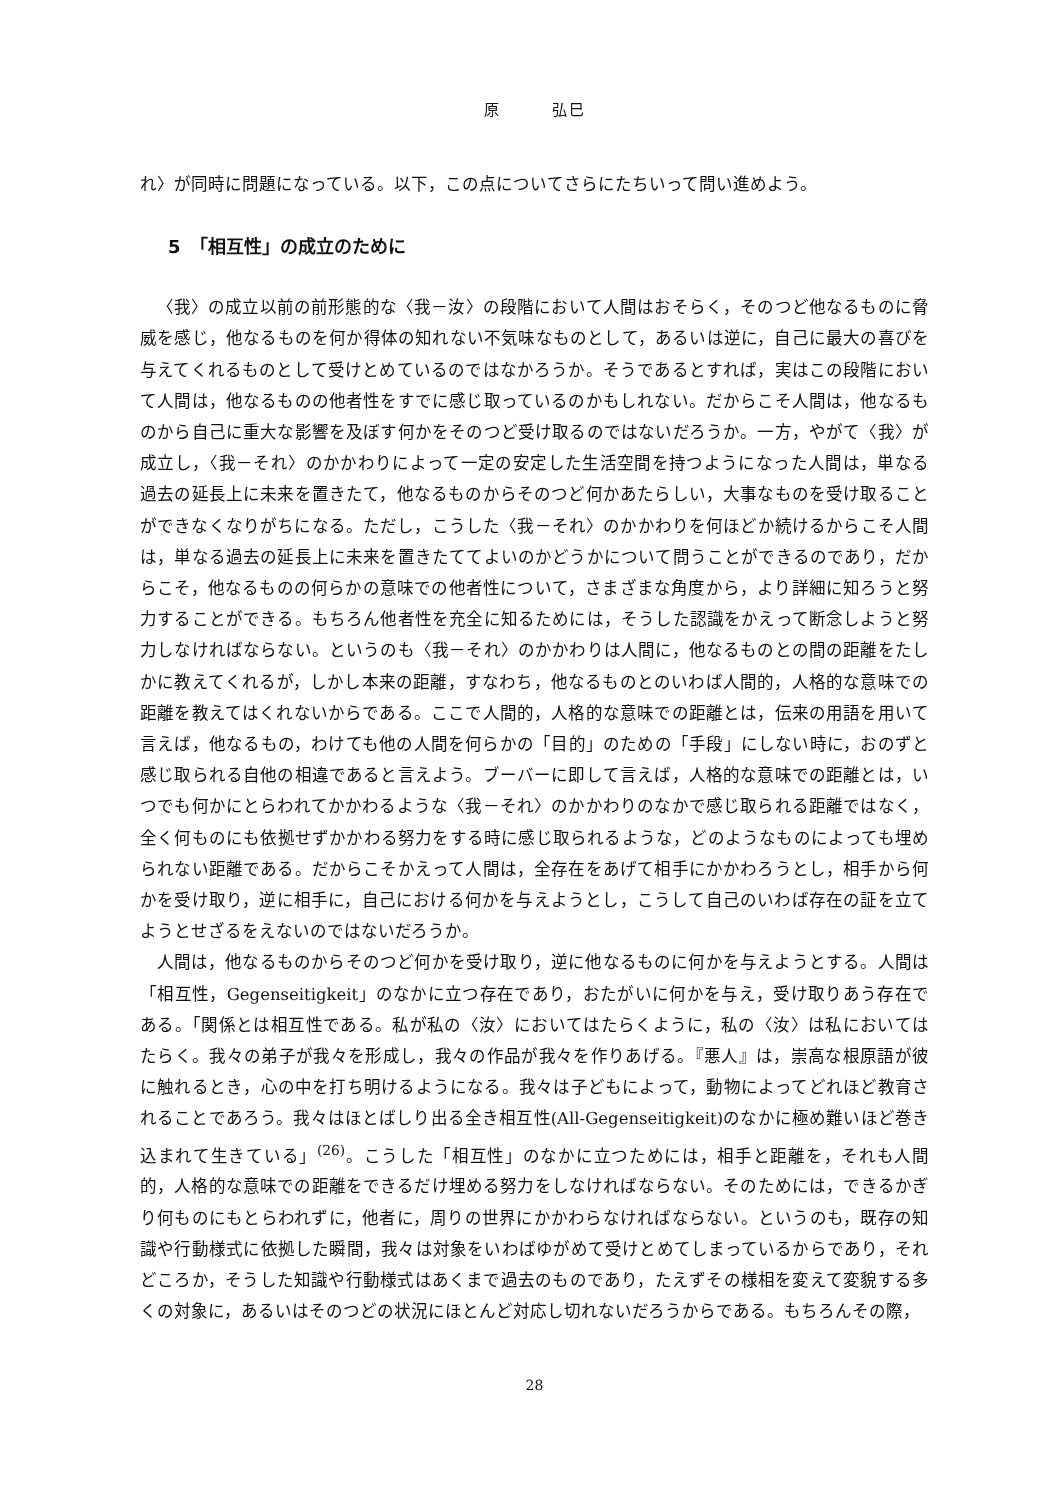原　　　弘巳
れ〉が同時に問題になっている。以下，この点についてさらにたちいって問い進めよう。
5　「相互性」の成立のために
〈我〉の成立以前の前形態的な〈我－汝〉の段階において人間はおそらく，そのつど他なるものに脅威を感じ，他なるものを何か得体の知れない不気味なものとして，あるいは逆に，自己に最大の喜びを与えてくれるものとして受けとめているのではなかろうか。そうであるとすれば，実はこの段階において人間は，他なるものの他者性をすでに感じ取っているのかもしれない。だからこそ人間は，他なるものから自己に重大な影響を及ぼす何かをそのつど受け取るのではないだろうか。一方，やがて〈我〉が成立し，〈我－それ〉のかかわりによって一定の安定した生活空間を持つようになった人間は，単なる過去の延長上に未来を置きたて，他なるものからそのつど何かあたらしい，大事なものを受け取ることができなくなりがちになる。ただし，こうした〈我－それ〉のかかわりを何ほどか続けるからこそ人間は，単なる過去の延長上に未来を置きたててよいのかどうかについて問うことができるのであり，だからこそ，他なるものの何らかの意味での他者性について，さまざまな角度から，より詳細に知ろうと努力することができる。もちろん他者性を充全に知るためには，そうした認識をかえって断念しようと努力しなければならない。というのも〈我－それ〉のかかわりは人間に，他なるものとの間の距離をたしかに教えてくれるが，しかし本来の距離，すなわち，他なるものとのいわば人間的，人格的な意味での距離を教えてはくれないからである。ここで人間的，人格的な意味での距離とは，伝来の用語を用いて言えば，他なるもの，わけても他の人間を何らかの「目的」のための「手段」にしない時に，おのずと感じ取られる自他の相違であると言えよう。ブーバーに即して言えば，人格的な意味での距離とは，いつでも何かにとらわれてかかわるような〈我－それ〉のかかわりのなかで感じ取られる距離ではなく，全く何ものにも依拠せずかかわる努力をする時に感じ取られるような，どのようなものによっても埋められない距離である。だからこそかえって人間は，全存在をあげて相手にかかわろうとし，相手から何かを受け取り，逆に相手に，自己における何かを与えようとし，こうして自己のいわば存在の証を立てようとせざるをえないのではないだろうか。
人間は，他なるものからそのつど何かを受け取り，逆に他なるものに何かを与えようとする。人間は「相互性，Gegenseitigkeit」のなかに立つ存在であり，おたがいに何かを与え，受け取りあう存在である。「関係とは相互性である。私が私の〈汝〉においてはたらくように，私の〈汝〉は私においてはたらく。我々の弟子が我々を形成し，我々の作品が我々を作りあげる。『悪人』は，崇高な根原語が彼に触れるとき，心の中を打ち明けるようになる。我々は子どもによって，動物によってどれほど教育されることであろう。我々はほとばしり出る全き相互性(All-Gegenseitigkeit)のなかに極め難いほど巻き込まれて生きている」<sup>(26)</sup>。こうした「相互性」のなかに立つためには，相手と距離を，それも人間的，人格的な意味での距離をできるだけ埋める努力をしなければならない。そのためには，できるかぎり何ものにもとらわれずに，他者に，周りの世界にかかわらなければならない。というのも，既存の知識や行動様式に依拠した瞬間，我々は対象をいわばゆがめて受けとめてしまっているからであり，それどころか，そうした知識や行動様式はあくまで過去のものであり，たえずその様相を変えて変貌する多くの対象に，あるいはそのつどの状況にほとんど対応し切れないだろうからである。もちろんその際，
28